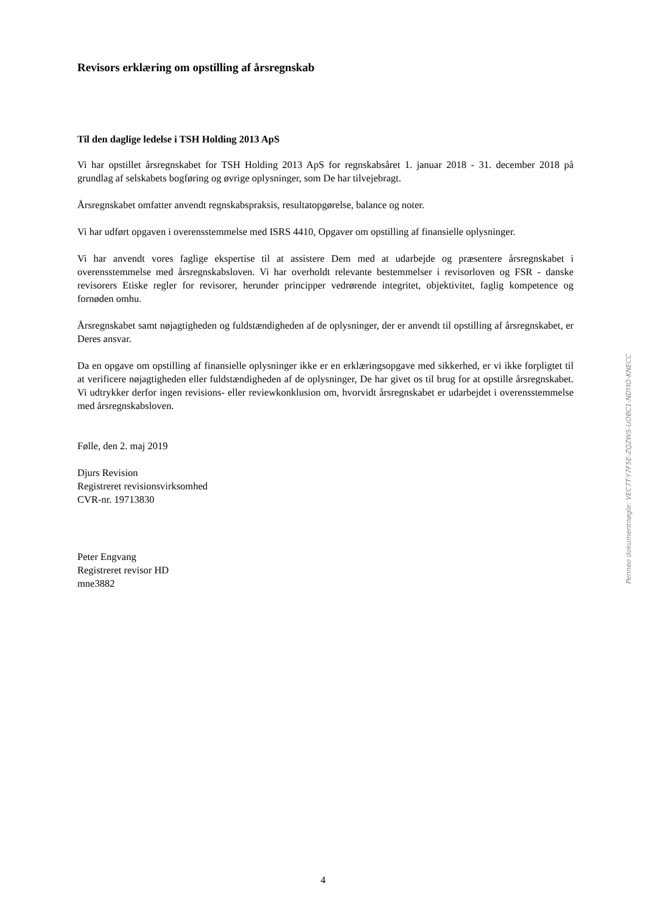Revisors erklæring om opstilling af årsregnskab
Til den daglige ledelse i TSH Holding 2013 ApS
Vi har opstillet årsregnskabet for TSH Holding 2013 ApS for regnskabsåret 1. januar 2018 - 31. december 2018 på grundlag af selskabets bogføring og øvrige oplysninger, som De har tilvejebragt.
Årsregnskabet omfatter anvendt regnskabspraksis, resultatopgørelse, balance og noter.
Vi har udført opgaven i overensstemmelse med ISRS 4410, Opgaver om opstilling af finansielle oplysninger.
Vi har anvendt vores faglige ekspertise til at assistere Dem med at udarbejde og præsentere årsregnskabet i overensstemmelse med årsregnskabsloven. Vi har overholdt relevante bestemmelser i revisorloven og FSR - danske revisorers Etiske regler for revisorer, herunder principper vedrørende integritet, objektivitet, faglig kompetence og fornøden omhu.
Årsregnskabet samt nøjagtigheden og fuldstændigheden af de oplysninger, der er anvendt til opstilling af årsregnskabet, er Deres ansvar.
Da en opgave om opstilling af finansielle oplysninger ikke er en erklæringsopgave med sikkerhed, er vi ikke forpligtet til at verificere nøjagtigheden eller fuldstændigheden af de oplysninger, De har givet os til brug for at opstille årsregnskabet. Vi udtrykker derfor ingen revisions- eller reviewkonklusion om, hvorvidt årsregnskabet er udarbejdet i overensstemmelse med årsregnskabsloven.
Følle, den 2. maj 2019
Djurs Revision
Registreret revisionsvirksomhed
CVR-nr. 19713830
Peter Engvang
Registreret revisor HD
mne3882
Penneo dokumentnøgle: VEC7T-Y7F5E-ZQZWS-UOBC1-NDYIO-KNECC
4